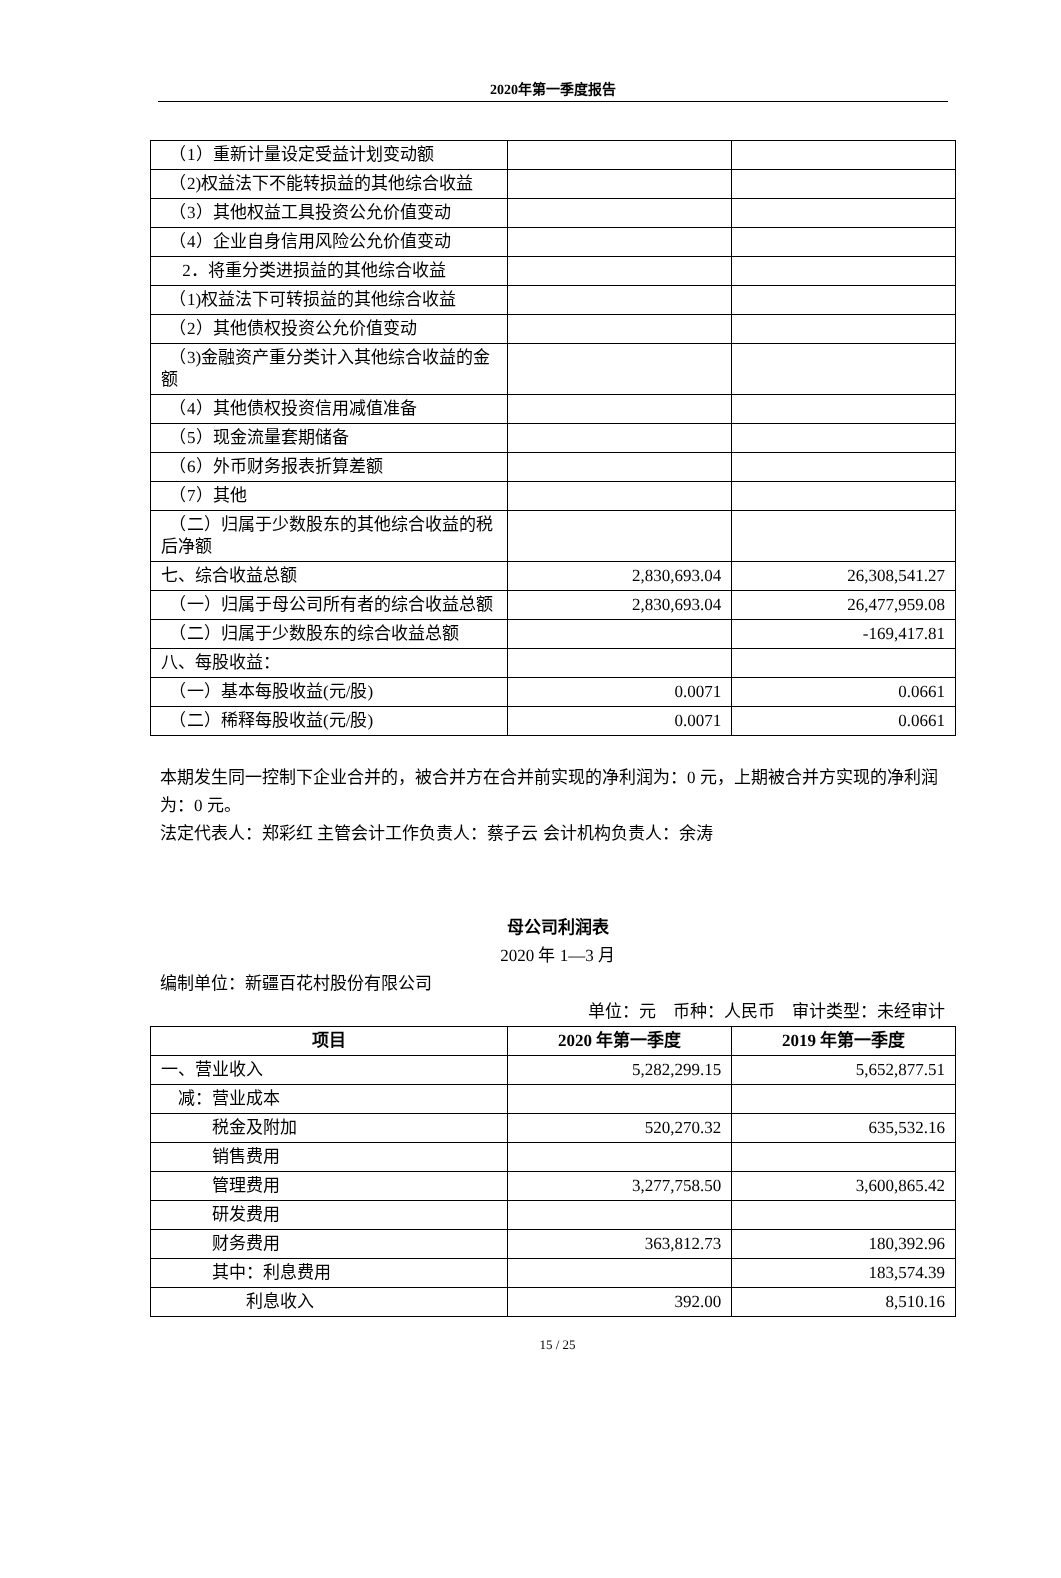2020年第一季度报告
| （1）重新计量设定受益计划变动额 | | |
| （2)权益法下不能转损益的其他综合收益 | | |
| （3）其他权益工具投资公允价值变动 | | |
| （4）企业自身信用风险公允价值变动 | | |
| 2．将重分类进损益的其他综合收益 | | |
| （1)权益法下可转损益的其他综合收益 | | |
| （2）其他债权投资公允价值变动 | | |
| （3)金融资产重分类计入其他综合收益的金额 | | |
| （4）其他债权投资信用减值准备 | | |
| （5）现金流量套期储备 | | |
| （6）外币财务报表折算差额 | | |
| （7）其他 | | |
| （二）归属于少数股东的其他综合收益的税后净额 | | |
| 七、综合收益总额 | 2,830,693.04 | 26,308,541.27 |
| （一）归属于母公司所有者的综合收益总额 | 2,830,693.04 | 26,477,959.08 |
| （二）归属于少数股东的综合收益总额 | | -169,417.81 |
| 八、每股收益： | | |
| （一）基本每股收益(元/股) | 0.0071 | 0.0661 |
| （二）稀释每股收益(元/股) | 0.0071 | 0.0661 |
本期发生同一控制下企业合并的，被合并方在合并前实现的净利润为：0 元，上期被合并方实现的净利润为：0 元。
法定代表人：郑彩红 主管会计工作负责人：蔡子云 会计机构负责人：余涛
母公司利润表
2020 年 1—3 月
编制单位：新疆百花村股份有限公司
单位：元　币种：人民币　审计类型：未经审计
| 项目 | 2020 年第一季度 | 2019 年第一季度 |
| --- | --- | --- |
| 一、营业收入 | 5,282,299.15 | 5,652,877.51 |
| 减：营业成本 | | |
| 税金及附加 | 520,270.32 | 635,532.16 |
| 销售费用 | | |
| 管理费用 | 3,277,758.50 | 3,600,865.42 |
| 研发费用 | | |
| 财务费用 | 363,812.73 | 180,392.96 |
| 其中：利息费用 | | 183,574.39 |
| 利息收入 | 392.00 | 8,510.16 |
15 / 25